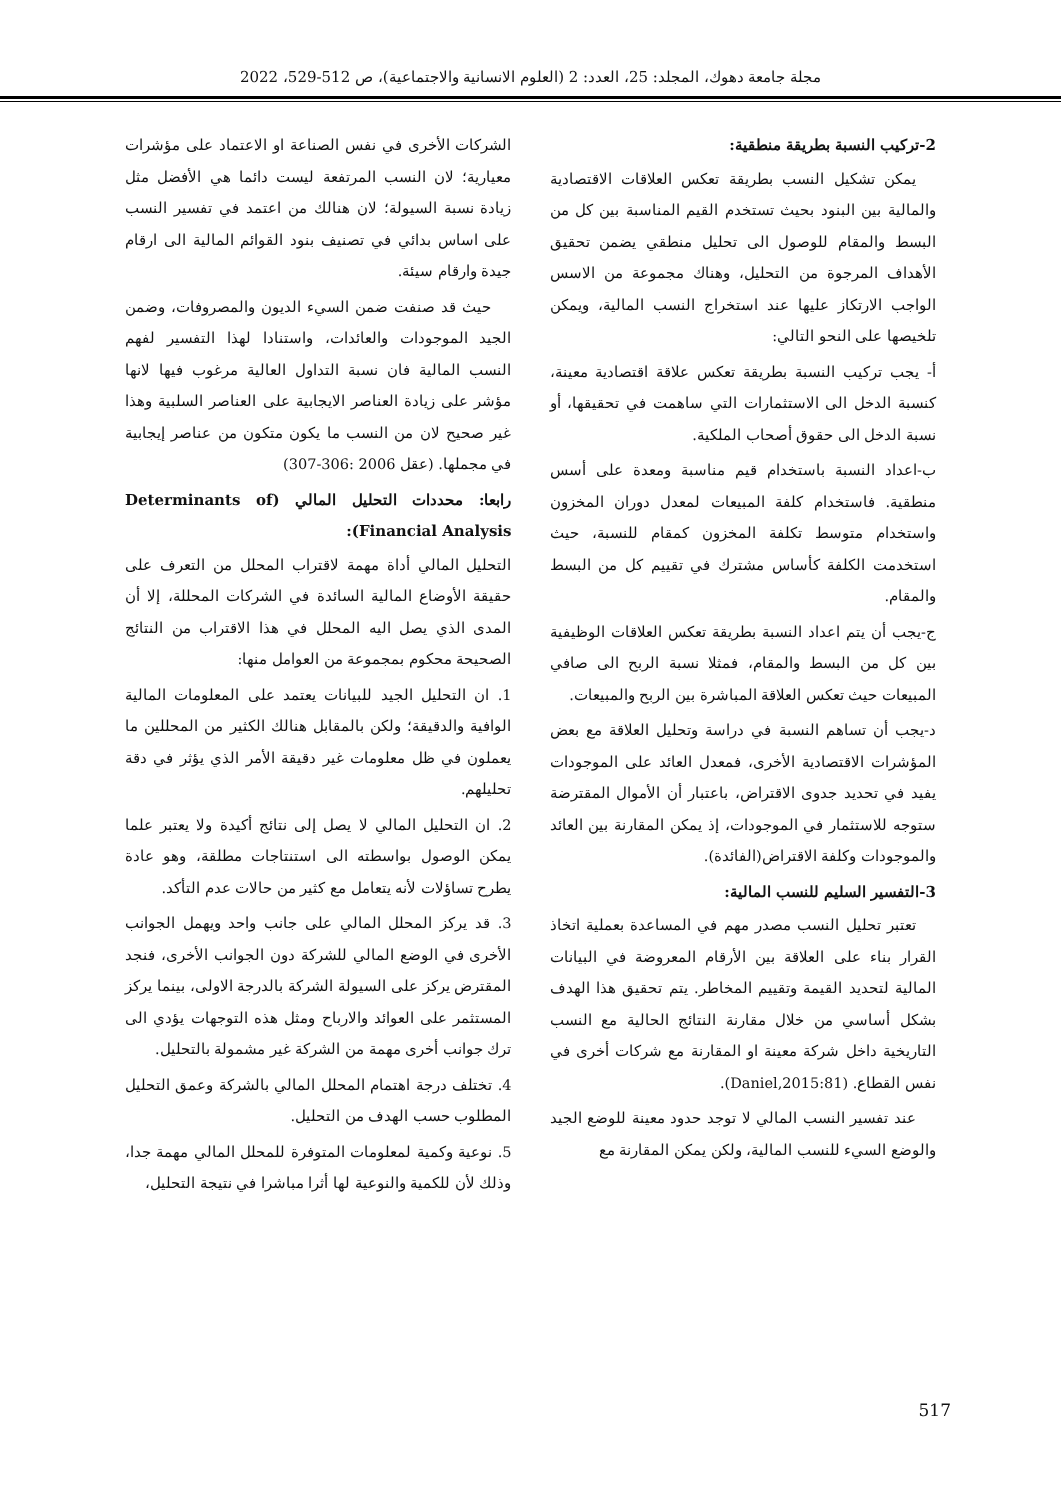مجلة جامعة دهوك، المجلد: 25، العدد: 2 (العلوم الانسانية والاجتماعية)، ص 512-529، 2022
2-تركيب النسبة بطريقة منطقية:
يمكن تشكيل النسب بطريقة تعكس العلاقات الاقتصادية والمالية بين البنود بحيث تستخدم القيم المناسبة بين كل من البسط والمقام للوصول الى تحليل منطقي يضمن تحقيق الأهداف المرجوة من التحليل، وهناك مجموعة من الاسس الواجب الارتكاز عليها عند استخراج النسب المالية، ويمكن تلخيصها على النحو التالي:
أ- يجب تركيب النسبة بطريقة تعكس علاقة اقتصادية معينة، كنسبة الدخل الى الاستثمارات التي ساهمت في تحقيقها، أو نسبة الدخل الى حقوق أصحاب الملكية.
ب-اعداد النسبة باستخدام قيم مناسبة ومعدة على أسس منطقية. فاستخدام كلفة المبيعات لمعدل دوران المخزون واستخدام متوسط تكلفة المخزون كمقام للنسبة، حيث استخدمت الكلفة كأساس مشترك في تقييم كل من البسط والمقام.
ج-يجب أن يتم اعداد النسبة بطريقة تعكس العلاقات الوظيفية بين كل من البسط والمقام، فمثلا نسبة الربح الى صافي المبيعات حيث تعكس العلاقة المباشرة بين الربح والمبيعات.
د-يجب أن تساهم النسبة في دراسة وتحليل العلاقة مع بعض المؤشرات الاقتصادية الأخرى، فمعدل العائد على الموجودات يفيد في تحديد جدوى الاقتراض، باعتبار أن الأموال المقترضة ستوجه للاستثمار في الموجودات، إذ يمكن المقارنة بين العائد والموجودات وكلفة الاقتراض(الفائدة).
3-التفسير السليم للنسب المالية:
تعتبر تحليل النسب مصدر مهم في المساعدة بعملية اتخاذ القرار بناء على العلاقة بين الأرقام المعروضة في البيانات المالية لتحديد القيمة وتقييم المخاطر. يتم تحقيق هذا الهدف بشكل أساسي من خلال مقارنة النتائج الحالية مع النسب التاريخية داخل شركة معينة او المقارنة مع شركات أخرى في نفس القطاع. (Daniel,2015:81).
عند تفسير النسب المالي لا توجد حدود معينة للوضع الجيد والوضع السيء للنسب المالية، ولكن يمكن المقارنة مع
الشركات الأخرى في نفس الصناعة او الاعتماد على مؤشرات معيارية؛ لان النسب المرتفعة ليست دائما هي الأفضل مثل زيادة نسبة السيولة؛ لان هنالك من اعتمد في تفسير النسب على اساس بدائي في تصنيف بنود القوائم المالية الى ارقام جيدة وارقام سيئة.
حيث قد صنفت ضمن السيء الديون والمصروفات، وضمن الجيد الموجودات والعائدات، واستنادا لهذا التفسير لفهم النسب المالية فان نسبة التداول العالية مرغوب فيها لانها مؤشر على زيادة العناصر الايجابية على العناصر السلبية وهذا غير صحيح لان من النسب ما يكون متكون من عناصر إيجابية في مجملها. (عقل 2006 :306-307)
رابعا: محددات التحليل المالي (Determinants of Financial Analysis):
التحليل المالي أداة مهمة لاقتراب المحلل من التعرف على حقيقة الأوضاع المالية السائدة في الشركات المحللة، إلا أن المدى الذي يصل اليه المحلل في هذا الاقتراب من النتائج الصحيحة محكوم بمجموعة من العوامل منها:
1. ان التحليل الجيد للبيانات يعتمد على المعلومات المالية الوافية والدقيقة؛ ولكن بالمقابل هنالك الكثير من المحللين ما يعملون في ظل معلومات غير دقيقة الأمر الذي يؤثر في دقة تحليلهم.
2. ان التحليل المالي لا يصل إلى نتائج أكيدة ولا يعتبر علما يمكن الوصول بواسطته الى استنتاجات مطلقة، وهو عادة يطرح تساؤلات لأنه يتعامل مع كثير من حالات عدم التأكد.
3. قد يركز المحلل المالي على جانب واحد ويهمل الجوانب الأخرى في الوضع المالي للشركة دون الجوانب الأخرى، فنجد المقترض يركز على السيولة الشركة بالدرجة الاولى، بينما يركز المستثمر على العوائد والارباح ومثل هذه التوجهات يؤدي الى ترك جوانب أخرى مهمة من الشركة غير مشمولة بالتحليل.
4. تختلف درجة اهتمام المحلل المالي بالشركة وعمق التحليل المطلوب حسب الهدف من التحليل.
5. نوعية وكمية لمعلومات المتوفرة للمحلل المالي مهمة جدا، وذلك لأن للكمية والنوعية لها أثرا مباشرا في نتيجة التحليل،
517